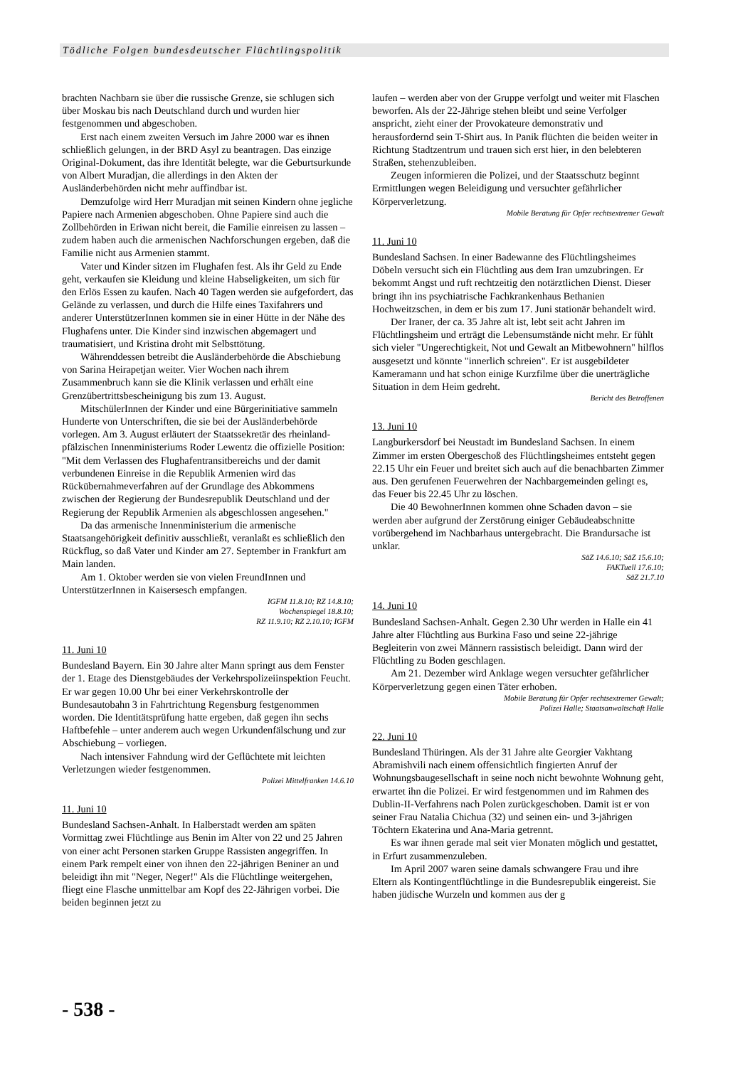Tödliche Folgen bundesdeutscher Flüchtlingspolitik
brachten Nachbarn sie über die russische Grenze, sie schlugen sich über Moskau bis nach Deutschland durch und wurden hier festgenommen und abgeschoben.
Erst nach einem zweiten Versuch im Jahre 2000 war es ihnen schließlich gelungen, in der BRD Asyl zu beantragen. Das einzige Original-Dokument, das ihre Identität belegte, war die Geburtsurkunde von Albert Muradjan, die allerdings in den Akten der Ausländerbehörden nicht mehr auffindbar ist.
Demzufolge wird Herr Muradjan mit seinen Kindern ohne jegliche Papiere nach Armenien abgeschoben. Ohne Papiere sind auch die Zollbehörden in Eriwan nicht bereit, die Familie einreisen zu lassen – zudem haben auch die armenischen Nachforschungen ergeben, daß die Familie nicht aus Armenien stammt.
Vater und Kinder sitzen im Flughafen fest. Als ihr Geld zu Ende geht, verkaufen sie Kleidung und kleine Habseligkeiten, um sich für den Erlös Essen zu kaufen. Nach 40 Tagen werden sie aufgefordert, das Gelände zu verlassen, und durch die Hilfe eines Taxifahrers und anderer UnterstützerInnen kommen sie in einer Hütte in der Nähe des Flughafens unter. Die Kinder sind inzwischen abgemagert und traumatisiert, und Kristina droht mit Selbsttötung.
Währenddessen betreibt die Ausländerbehörde die Abschiebung von Sarina Heirapetjan weiter. Vier Wochen nach ihrem Zusammenbruch kann sie die Klinik verlassen und erhält eine Grenzübertrittsbescheinigung bis zum 13. August.
MitschülerInnen der Kinder und eine Bürgerinitiative sammeln Hunderte von Unterschriften, die sie bei der Ausländerbehörde vorlegen. Am 3. August erläutert der Staatssekretär des rheinland-pfälzischen Innenministeriums Roder Lewentz die offizielle Position: "Mit dem Verlassen des Flughafentransitbereichs und der damit verbundenen Einreise in die Republik Armenien wird das Rückübernahmeverfahren auf der Grundlage des Abkommens zwischen der Regierung der Bundesrepublik Deutschland und der Regierung der Republik Armenien als abgeschlossen angesehen."
Da das armenische Innenministerium die armenische Staatsangehörigkeit definitiv ausschließt, veranlaßt es schließlich den Rückflug, so daß Vater und Kinder am 27. September in Frankfurt am Main landen.
Am 1. Oktober werden sie von vielen FreundInnen und UnterstützerInnen in Kaisersesch empfangen.
IGFM 11.8.10; RZ 14.8.10;
Wochenspiegel 18.8.10;
RZ 11.9.10; RZ 2.10.10; IGFM
11. Juni 10
Bundesland Bayern. Ein 30 Jahre alter Mann springt aus dem Fenster der 1. Etage des Dienstgebäudes der Verkehrspolizeiinspektion Feucht. Er war gegen 10.00 Uhr bei einer Verkehrskontrolle der Bundesautobahn 3 in Fahrtrichtung Regensburg festgenommen worden. Die Identitätsprüfung hatte ergeben, daß gegen ihn sechs Haftbefehle – unter anderem auch wegen Urkundenfälschung und zur Abschiebung – vorliegen.
Nach intensiver Fahndung wird der Geflüchtete mit leichten Verletzungen wieder festgenommen.
Polizei Mittelfranken 14.6.10
11. Juni 10
Bundesland Sachsen-Anhalt. In Halberstadt werden am späten Vormittag zwei Flüchtlinge aus Benin im Alter von 22 und 25 Jahren von einer acht Personen starken Gruppe Rassisten angegriffen. In einem Park rempelt einer von ihnen den 22-jährigen Beniner an und beleidigt ihn mit "Neger, Neger!" Als die Flüchtlinge weitergehen, fliegt eine Flasche unmittelbar am Kopf des 22-Jährigen vorbei. Die beiden beginnen jetzt zu
laufen – werden aber von der Gruppe verfolgt und weiter mit Flaschen beworfen. Als der 22-Jährige stehen bleibt und seine Verfolger anspricht, zieht einer der Provokateure demonstrativ und herausfordernd sein T-Shirt aus. In Panik flüchten die beiden weiter in Richtung Stadtzentrum und trauen sich erst hier, in den belebteren Straßen, stehenzubleiben.
Zeugen informieren die Polizei, und der Staatsschutz beginnt Ermittlungen wegen Beleidigung und versuchter gefährlicher Körperverletzung.
Mobile Beratung für Opfer rechtsextremer Gewalt
11. Juni 10
Bundesland Sachsen. In einer Badewanne des Flüchtlingsheimes Döbeln versucht sich ein Flüchtling aus dem Iran umzubringen. Er bekommt Angst und ruft rechtzeitig den notärztlichen Dienst. Dieser bringt ihn ins psychiatrische Fachkrankenhaus Bethanien Hochweitzschen, in dem er bis zum 17. Juni stationär behandelt wird.
Der Iraner, der ca. 35 Jahre alt ist, lebt seit acht Jahren im Flüchtlingsheim und erträgt die Lebensumstände nicht mehr. Er fühlt sich vieler "Ungerechtigkeit, Not und Gewalt an Mitbewohnern" hilflos ausgesetzt und könnte "innerlich schreien". Er ist ausgebildeter Kameramann und hat schon einige Kurzfilme über die unerträgliche Situation in dem Heim gedreht.
Bericht des Betroffenen
13. Juni 10
Langburkersdorf bei Neustadt im Bundesland Sachsen. In einem Zimmer im ersten Obergeschoß des Flüchtlingsheimes entsteht gegen 22.15 Uhr ein Feuer und breitet sich auch auf die benachbarten Zimmer aus. Den gerufenen Feuerwehren der Nachbargemeinden gelingt es, das Feuer bis 22.45 Uhr zu löschen.
Die 40 BewohnerInnen kommen ohne Schaden davon – sie werden aber aufgrund der Zerstörung einiger Gebäudeabschnitte vorübergehend im Nachbarhaus untergebracht. Die Brandursache ist unklar.
SäZ 14.6.10; SäZ 15.6.10;
FAKTuell 17.6.10;
SäZ 21.7.10
14. Juni 10
Bundesland Sachsen-Anhalt. Gegen 2.30 Uhr werden in Halle ein 41 Jahre alter Flüchtling aus Burkina Faso und seine 22-jährige Begleiterin von zwei Männern rassistisch beleidigt. Dann wird der Flüchtling zu Boden geschlagen.
Am 21. Dezember wird Anklage wegen versuchter gefährlicher Körperverletzung gegen einen Täter erhoben.
Mobile Beratung für Opfer rechtsextremer Gewalt;
Polizei Halle; Staatsanwaltschaft Halle
22. Juni 10
Bundesland Thüringen. Als der 31 Jahre alte Georgier Vakhtang Abramishvili nach einem offensichtlich fingierten Anruf der Wohnungsbaugesellschaft in seine noch nicht bewohnte Wohnung geht, erwartet ihn die Polizei. Er wird festgenommen und im Rahmen des Dublin-II-Verfahrens nach Polen zurückgeschoben. Damit ist er von seiner Frau Natalia Chichua (32) und seinen ein- und 3-jährigen Töchtern Ekaterina und Ana-Maria getrennt.
Es war ihnen gerade mal seit vier Monaten möglich und gestattet, in Erfurt zusammenzuleben.
Im April 2007 waren seine damals schwangere Frau und ihre Eltern als Kontingentflüchtlinge in die Bundesrepublik eingereist. Sie haben jüdische Wurzeln und kommen aus der g
- 538 -